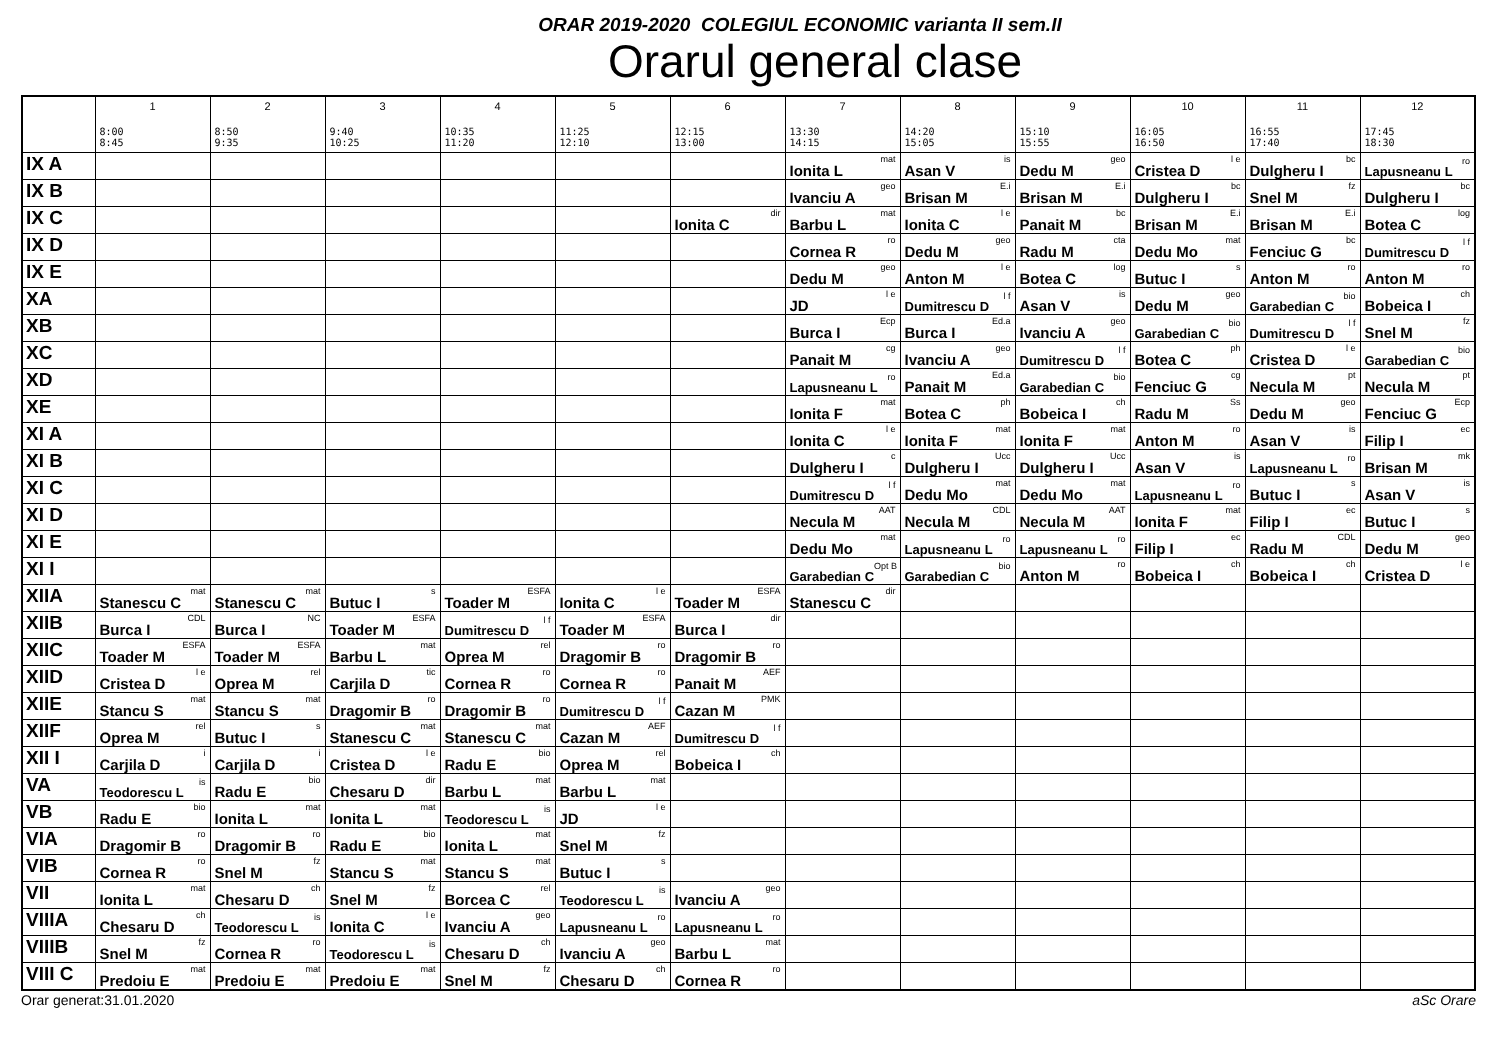ORAR 2019-2020 COLEGIUL ECONOMIC varianta II sem.II
Orarul general clase
| | 1 8:00 8:45 | 2 8:50 9:35 | 3 9:40 10:25 | 4 10:35 11:20 | 5 11:25 12:10 | 6 12:15 13:00 | 7 13:30 14:15 | 8 14:20 15:05 | 9 15:10 15:55 | 10 16:05 16:50 | 11 16:55 17:40 | 12 17:45 18:30 |
| --- | --- | --- | --- | --- | --- | --- | --- | --- | --- | --- | --- | --- |
| IX A | | | | | | | Ionita L <sup>mat</sup> | Asan V <sup>is</sup> | Dedu M <sup>geo</sup> | Cristea D <sup>l e</sup> | Dulgheru I <sup>bc</sup> | Lapusneanu L <sup>ro</sup> |
| IX B | | | | | | | Ivanciu A <sup>geo</sup> | Brisan M <sup>E.i</sup> | Brisan M <sup>E.i</sup> | Dulgheru I <sup>bc</sup> | Snel M <sup>fz</sup> | Dulgheru I <sup>bc</sup> |
| IX C | | | | | | Ionita C <sup>dir</sup> | Barbu L <sup>mat</sup> | Ionita C <sup>l e</sup> | Panait M <sup>bc</sup> | Brisan M <sup>E.i</sup> | Brisan M <sup>E.i</sup> | Botea C <sup>log</sup> |
| IX D | | | | | | | Cornea R <sup>ro</sup> | Dedu M <sup>geo</sup> | Radu M <sup>cta</sup> | Dedu Mo <sup>mat</sup> | Fenciuc G <sup>bc</sup> | Dumitrescu D <sup>l f</sup> |
| IX E | | | | | | | Dedu M <sup>geo</sup> | Anton M <sup>l e</sup> | Botea C <sup>log</sup> | Butuc I <sup>s</sup> | Anton M <sup>ro</sup> | Anton M <sup>ro</sup> |
| XA | | | | | | | JD <sup>l e</sup> | Dumitrescu D <sup>l f</sup> | Asan V <sup>is</sup> | Dedu M <sup>geo</sup> | Garabedian C <sup>bio</sup> | Bobeica I <sup>ch</sup> |
| XB | | | | | | | Burca I <sup>Ecp</sup> | Burca I <sup>Ed.a</sup> | Ivanciu A <sup>geo</sup> | Garabedian C <sup>bio</sup> | Dumitrescu D <sup>l f</sup> | Snel M <sup>fz</sup> |
| XC | | | | | | | Panait M <sup>cg</sup> | Ivanciu A <sup>geo</sup> | Dumitrescu D <sup>l f</sup> | Botea C <sup>ph</sup> | Cristea D <sup>l e</sup> | Garabedian C <sup>bio</sup> |
| XD | | | | | | | Lapusneanu L <sup>ro</sup> | Panait M <sup>Ed.a</sup> | Garabedian C <sup>bio</sup> | Fenciuc G <sup>cg</sup> | Necula M <sup>pt</sup> | Necula M <sup>pt</sup> |
| XE | | | | | | | Ionita F <sup>mat</sup> | Botea C <sup>ph</sup> | Bobeica I <sup>ch</sup> | Radu M <sup>Ss</sup> | Dedu M <sup>geo</sup> | Fenciuc G <sup>Ecp</sup> |
| XI A | | | | | | | Ionita C <sup>l e</sup> | Ionita F <sup>mat</sup> | Ionita F <sup>mat</sup> | Anton M <sup>ro</sup> | Asan V <sup>is</sup> | Filip I <sup>ec</sup> |
| XI B | | | | | | | Dulgheru I <sup>c</sup> | Dulgheru I <sup>Ucc</sup> | Dulgheru I <sup>Ucc</sup> | Asan V <sup>is</sup> | Lapusneanu L <sup>ro</sup> | Brisan M <sup>mk</sup> |
| XI C | | | | | | | Dumitrescu D <sup>l f</sup> | Dedu Mo <sup>mat</sup> | Dedu Mo <sup>mat</sup> | Lapusneanu L <sup>ro</sup> | Butuc I <sup>s</sup> | Asan V <sup>is</sup> |
| XI D | | | | | | | Necula M <sup>AAT</sup> | Necula M <sup>CDL</sup> | Necula M <sup>AAT</sup> | Ionita F <sup>mat</sup> | Filip I <sup>ec</sup> | Butuc I <sup>s</sup> |
| XI E | | | | | | | Dedu Mo <sup>mat</sup> | Lapusneanu L <sup>ro</sup> | Lapusneanu L <sup>ro</sup> | Filip I <sup>ec</sup> | Radu M <sup>CDL</sup> | Dedu M <sup>geo</sup> |
| XI I | | | | | | | Garabedian C <sup>Opt B</sup> | Garabedian C <sup>bio</sup> | Anton M <sup>ro</sup> | Bobeica I <sup>ch</sup> | Bobeica I <sup>ch</sup> | Cristea D <sup>l e</sup> |
| XIIA | Stanescu C <sup>mat</sup> | Stanescu C <sup>mat</sup> | Butuc I <sup>s</sup> | Toader M <sup>ESFA</sup> | Ionita C <sup>l e</sup> | Toader M <sup>ESFA</sup> | Stanescu C <sup>dir</sup> | | | | | |
| XIIB | Burca I <sup>CDL</sup> | Burca I <sup>NC</sup> | Toader M <sup>ESFA</sup> | Dumitrescu D <sup>l f</sup> | Toader M <sup>ESFA</sup> | Burca I <sup>dir</sup> | | | | | | |
| XIIC | Toader M <sup>ESFA</sup> | Toader M <sup>ESFA</sup> | Barbu L <sup>mat</sup> | Oprea M <sup>rel</sup> | Dragomir B <sup>ro</sup> | Dragomir B <sup>ro</sup> | | | | | | |
| XIID | Cristea D <sup>l e</sup> | Oprea M <sup>rel</sup> | Carjila D <sup>tic</sup> | Cornea R <sup>ro</sup> | Cornea R <sup>ro</sup> | Panait M <sup>AEF</sup> | | | | | | |
| XIIE | Stancu S <sup>mat</sup> | Stancu S <sup>mat</sup> | Dragomir B <sup>ro</sup> | Dragomir B <sup>ro</sup> | Dumitrescu D <sup>l f</sup> | Cazan M <sup>PMK</sup> | | | | | | |
| XIIF | Oprea M <sup>rel</sup> | Butuc I <sup>s</sup> | Stanescu C <sup>mat</sup> | Stanescu C <sup>mat</sup> | Cazan M <sup>AEF</sup> | Dumitrescu D <sup>l f</sup> | | | | | | |
| XII I | Carjila D <sup>i</sup> | Carjila D <sup>i</sup> | Cristea D <sup>l e</sup> | Radu E <sup>bio</sup> | Oprea M <sup>rel</sup> | Bobeica I <sup>ch</sup> | | | | | | |
| VA | Teodorescu L <sup>is</sup> | Radu E <sup>bio</sup> | Chesaru D <sup>dir</sup> | Barbu L <sup>mat</sup> | Barbu L <sup>mat</sup> | | | | | | | |
| VB | Radu E <sup>bio</sup> | Ionita L <sup>mat</sup> | Ionita L <sup>mat</sup> | Teodorescu L <sup>is</sup> | JD <sup>l e</sup> | | | | | | | |
| VIA | Dragomir B <sup>ro</sup> | Dragomir B <sup>ro</sup> | Radu E <sup>bio</sup> | Ionita L <sup>mat</sup> | Snel M <sup>fz</sup> | | | | | | | |
| VIB | Cornea R <sup>ro</sup> | Snel M <sup>fz</sup> | Stancu S <sup>mat</sup> | Stancu S <sup>mat</sup> | Butuc I <sup>s</sup> | | | | | | | |
| VII | Ionita L <sup>mat</sup> | Chesaru D <sup>ch</sup> | Snel M <sup>fz</sup> | Borcea C <sup>rel</sup> | Teodorescu L <sup>is</sup> | Ivanciu A <sup>geo</sup> | | | | | | |
| VIIIA | Chesaru D <sup>ch</sup> | Teodorescu L <sup>is</sup> | Ionita C <sup>l e</sup> | Ivanciu A <sup>geo</sup> | Lapusneanu L <sup>ro</sup> | Lapusneanu L <sup>ro</sup> | | | | | | |
| VIIIB | Snel M <sup>fz</sup> | Cornea R <sup>ro</sup> | Teodorescu L <sup>is</sup> | Chesaru D <sup>ch</sup> | Ivanciu A <sup>geo</sup> | Barbu L <sup>mat</sup> | | | | | | |
| VIII C | Predoiu E <sup>mat</sup> | Predoiu E <sup>mat</sup> | Predoiu E <sup>mat</sup> | Snel M <sup>fz</sup> | Chesaru D <sup>ch</sup> | Cornea R <sup>ro</sup> | | | | | | |
Orar generat:31.01.2020 aSc Orare